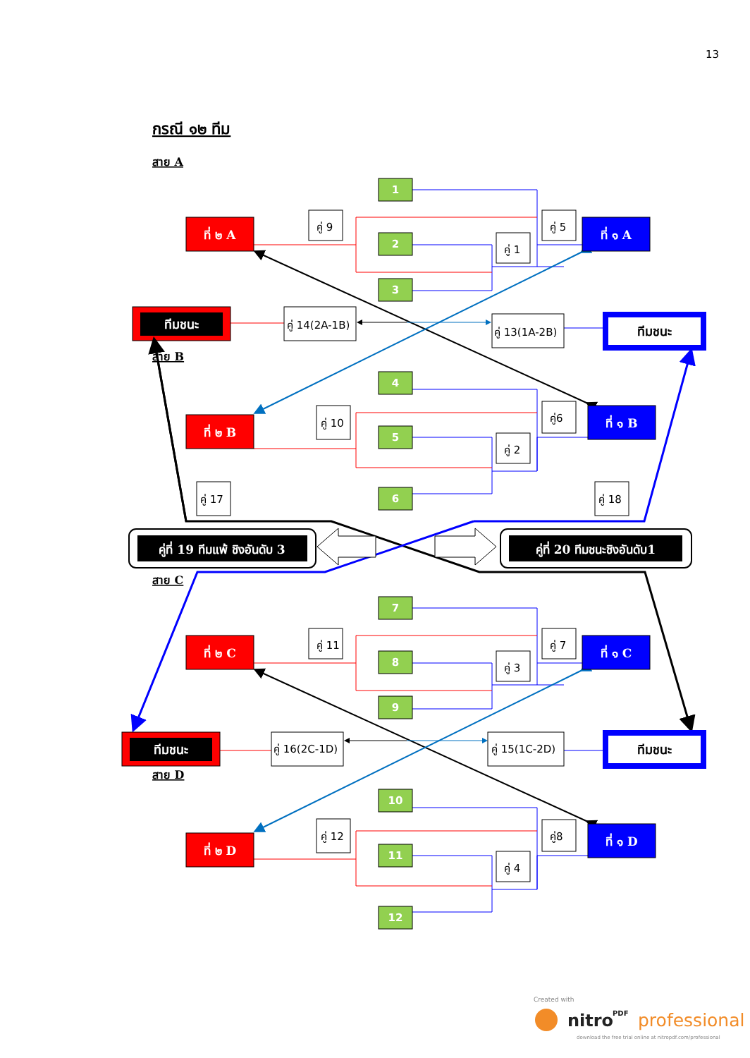13
กรณี ๑๒ ทีม
สาย A
1
2
3
4
5
6
ที่ ๒ A
ที่ ๑ A
ที่ ๒ B
ที่ ๑ B
คู่ 9
คู่ 5
คู่ 1
คู่ 14(2A-1B)
คู่ 13(1A-2B)
คู่ 10
คู่6
คู่ 2
คู่ 17
คู่ 18
ทีมชนะ
ทีมชนะ
สาย B
คู่ที่ 19 ทีมแพ้ ชิงอันดับ 3
คู่ที่ 20 ทีมชนะชิงอันดับ1
สาย C
7
8
9
10
11
12
ที่ ๒ C
ที่ ๑ C
ที่ ๒ D
ที่ ๑ D
คู่ 11
คู่ 7
คู่ 3
คู่ 16(2C-1D)
คู่ 15(1C-2D)
คู่ 12
คู่8
คู่ 4
ทีมชนะ
ทีมชนะ
สาย D
Created with
nitro
PDF
professional
download the free trial online at nitropdf.com/professional